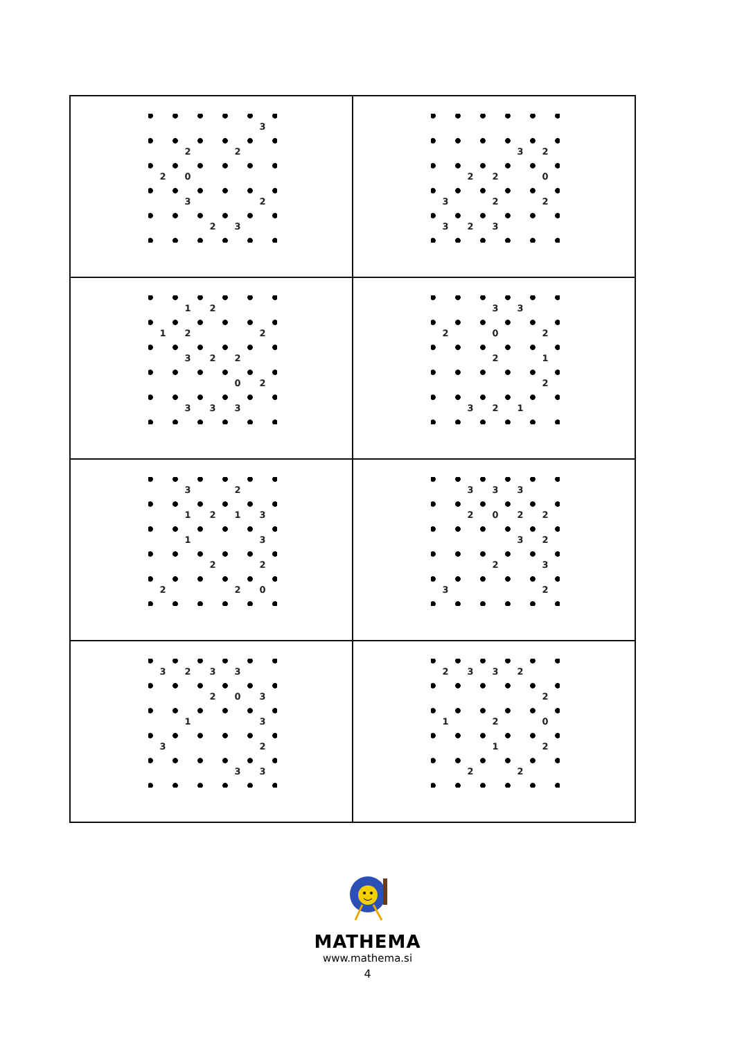| / / / / / 3 / / / 2 / / 2 / / / 2 / 0 / / / / / / 3 / / / 2 / / / / 2 / 3 / / | / / / / 3 / 2 / / / 2 / 2 / / 0 / / 3 / / 2 / / 2 / / 3 / 2 / 3 / / / |
| / / 1 / 2 / / / / 1 / 2 / / / 2 / / / 3 / 2 / 2 / / / / / / 0 / 2 / / / 3 / 3 / 3 / / | / / / 3 / 3 / / / 2 / / 0 / / 2 / / / / 2 / / 1 / / / / / / 2 / / / 3 / 2 / 1 / / |
| / / 3 / / 2 / / / / 1 / 2 / 1 / 3 / / / 1 / / / 3 / / / / 2 / / 2 / / 2 / / / 2 / 0 / | / / 3 / 3 / 3 / / / / 2 / 0 / 2 / 2 / / / / / 3 / 2 / / / / 2 / / 3 / / 3 / / / / 2 / |
| / 3 / 2 / 3 / 3 / / / / / 2 / 0 / 3 / / / 1 / / / 3 / / 3 / / / / 2 / / / / / 3 / 3 / | / 2 / 3 / 3 / 2 / / / / / / / 2 / / 1 / / 2 / / 0 / / / / 1 / / 2 / / / 2 / / 2 / / |
MATHEMA
www.mathema.si
4